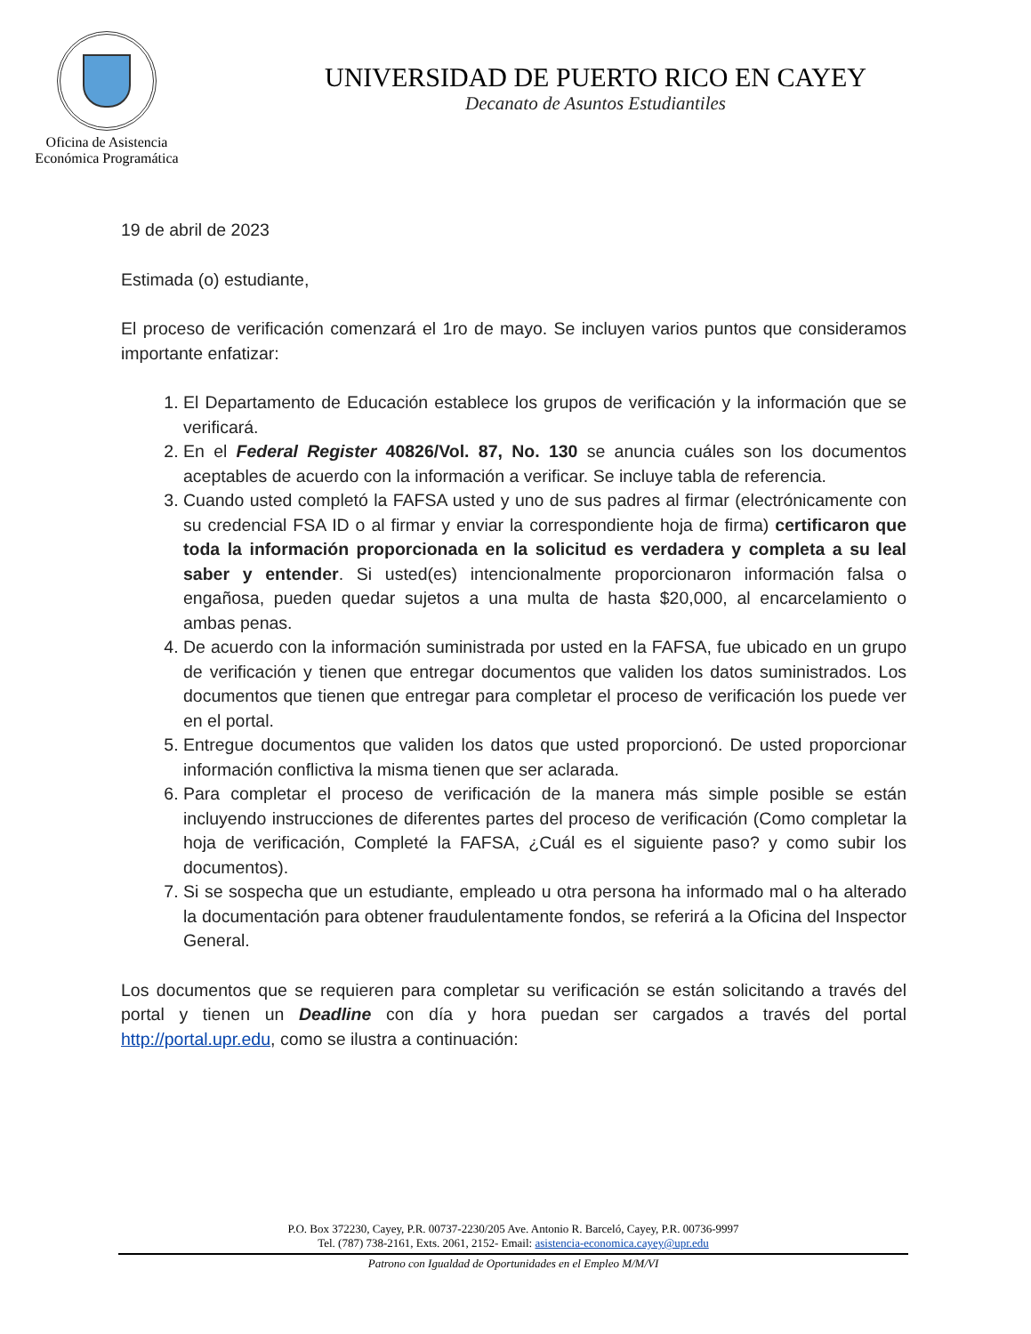Oficina de Asistencia
Económica Programática
UNIVERSIDAD DE PUERTO RICO EN CAYEY
Decanato de Asuntos Estudiantiles
19 de abril de 2023
Estimada (o) estudiante,
El proceso de verificación comenzará el 1ro de mayo. Se incluyen varios puntos que consideramos importante enfatizar:
1. El Departamento de Educación establece los grupos de verificación y la información que se verificará.
2. En el Federal Register 40826/Vol. 87, No. 130 se anuncia cuáles son los documentos aceptables de acuerdo con la información a verificar. Se incluye tabla de referencia.
3. Cuando usted completó la FAFSA usted y uno de sus padres al firmar (electrónicamente con su credencial FSA ID o al firmar y enviar la correspondiente hoja de firma) certificaron que toda la información proporcionada en la solicitud es verdadera y completa a su leal saber y entender. Si usted(es) intencionalmente proporcionaron información falsa o engañosa, pueden quedar sujetos a una multa de hasta $20,000, al encarcelamiento o ambas penas.
4. De acuerdo con la información suministrada por usted en la FAFSA, fue ubicado en un grupo de verificación y tienen que entregar documentos que validen los datos suministrados. Los documentos que tienen que entregar para completar el proceso de verificación los puede ver en el portal.
5. Entregue documentos que validen los datos que usted proporcionó. De usted proporcionar información conflictiva la misma tienen que ser aclarada.
6. Para completar el proceso de verificación de la manera más simple posible se están incluyendo instrucciones de diferentes partes del proceso de verificación (Como completar la hoja de verificación, Completé la FAFSA, ¿Cuál es el siguiente paso? y como subir los documentos).
7. Si se sospecha que un estudiante, empleado u otra persona ha informado mal o ha alterado la documentación para obtener fraudulentamente fondos, se referirá a la Oficina del Inspector General.
Los documentos que se requieren para completar su verificación se están solicitando a través del portal y tienen un Deadline con día y hora puedan ser cargados a través del portal http://portal.upr.edu, como se ilustra a continuación:
P.O. Box 372230, Cayey, P.R. 00737-2230/205 Ave. Antonio R. Barceló, Cayey, P.R. 00736-9997
Tel. (787) 738-2161, Exts. 2061, 2152- Email: asistencia-economica.cayey@upr.edu
Patrono con Igualdad de Oportunidades en el Empleo M/M/VI